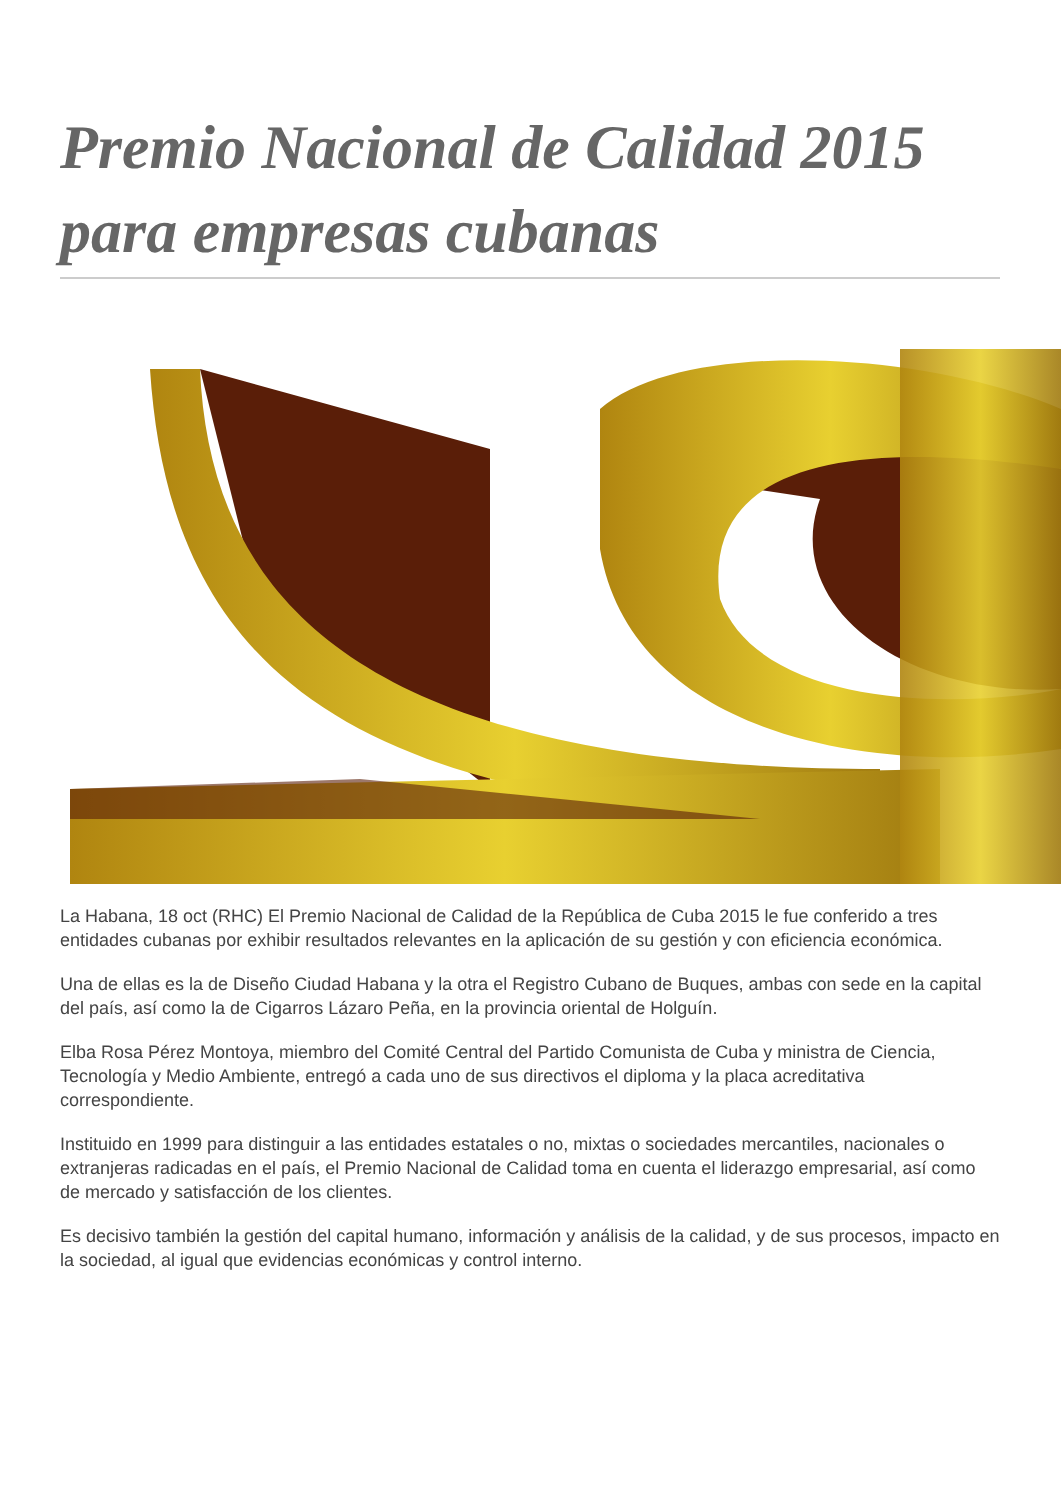Premio Nacional de Calidad 2015 para empresas cubanas
La Habana, 18 oct (RHC) El Premio Nacional de Calidad de la República de Cuba 2015 le fue conferido a tres entidades cubanas por exhibir resultados relevantes en la aplicación de su gestión y con eficiencia económica.
Una de ellas es la de Diseño Ciudad Habana y la otra el Registro Cubano de Buques, ambas con sede en la capital del país, así como la de Cigarros Lázaro Peña, en la provincia oriental de Holguín.
Elba Rosa Pérez Montoya, miembro del Comité Central del Partido Comunista de Cuba y ministra de Ciencia, Tecnología y Medio Ambiente, entregó a cada uno de sus directivos el diploma y la placa acreditativa correspondiente.
Instituido en 1999 para distinguir a las entidades estatales o no, mixtas o sociedades mercantiles, nacionales o extranjeras radicadas en el país, el Premio Nacional de Calidad toma en cuenta el liderazgo empresarial, así como de mercado y satisfacción de los clientes.
Es decisivo también la gestión del capital humano, información y análisis de la calidad, y de sus procesos, impacto en la sociedad, al igual que evidencias económicas y control interno.